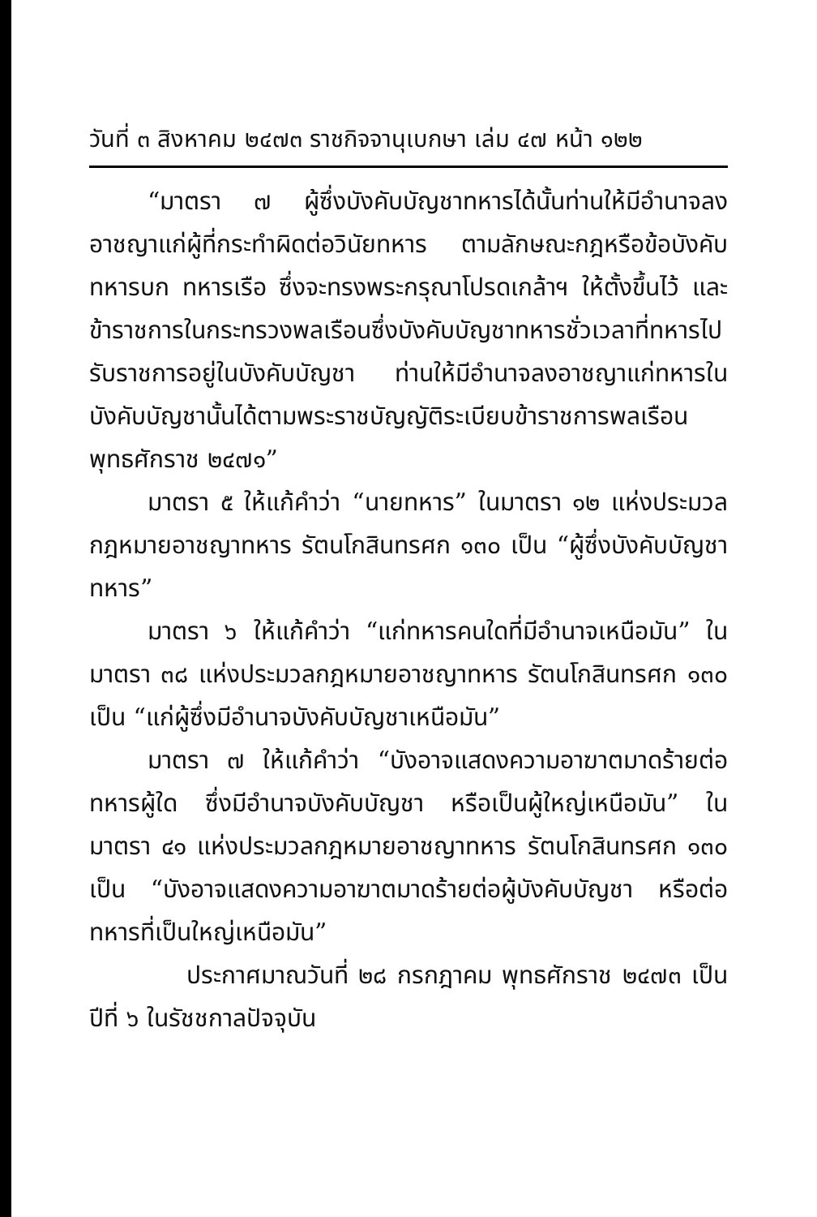วันที่ ๓ สิงหาคม ๒๔๗๓ ราชกิจจานุเบกษา เล่ม ๔๗ หน้า ๑๒๒
“มาตรา ๗ ผู้ซึ่งบังคับบัญชาทหารได้นั้นท่านให้มีอำนาจลงอาชญาแก่ผู้ที่กระทำผิดต่อวินัยทหาร ตามลักษณะกฎหรือข้อบังคับทหารบก ทหารเรือ ซึ่งจะทรงพระกรุณาโปรดเกล้าฯ ให้ตั้งขึ้นไว้ และข้าราชการในกระทรวงพลเรือนซึ่งบังคับบัญชาทหารชั่วเวลาที่ทหารไปรับราชการอยู่ในบังคับบัญชา ท่านให้มีอำนาจลงอาชญาแก่ทหารในบังคับบัญชานั้นได้ตามพระราชบัญญัติระเบียบข้าราชการพลเรือน พุทธศักราช ๒๔๗๑”
มาตรา ๕ ให้แก้คำว่า “นายทหาร” ในมาตรา ๑๒ แห่งประมวลกฎหมายอาชญาทหาร รัตนโกสินทรศก ๑๓๐ เป็น “ผู้ซึ่งบังคับบัญชาทหาร”
มาตรา ๖ ให้แก้คำว่า “แก่ทหารคนใดที่มีอำนาจเหนือมัน” ในมาตรา ๓๘ แห่งประมวลกฎหมายอาชญาทหาร รัตนโกสินทรศก ๑๓๐ เป็น “แก่ผู้ซึ่งมีอำนาจบังคับบัญชาเหนือมัน”
มาตรา ๗ ให้แก้คำว่า “บังอาจแสดงความอาฆาตมาดร้ายต่อทหารผู้ใด ซึ่งมีอำนาจบังคับบัญชา หรือเป็นผู้ใหญ่เหนือมัน” ในมาตรา ๔๑ แห่งประมวลกฎหมายอาชญาทหาร รัตนโกสินทรศก ๑๓๐ เป็น “บังอาจแสดงความอาฆาตมาดร้ายต่อผู้บังคับบัญชา หรือต่อทหารที่เป็นใหญ่เหนือมัน”
ประกาศมาณวันที่ ๒๘ กรกฎาคม พุทธศักราช ๒๔๗๓ เป็นปีที่ ๖ ในรัชชกาลปัจจุบัน